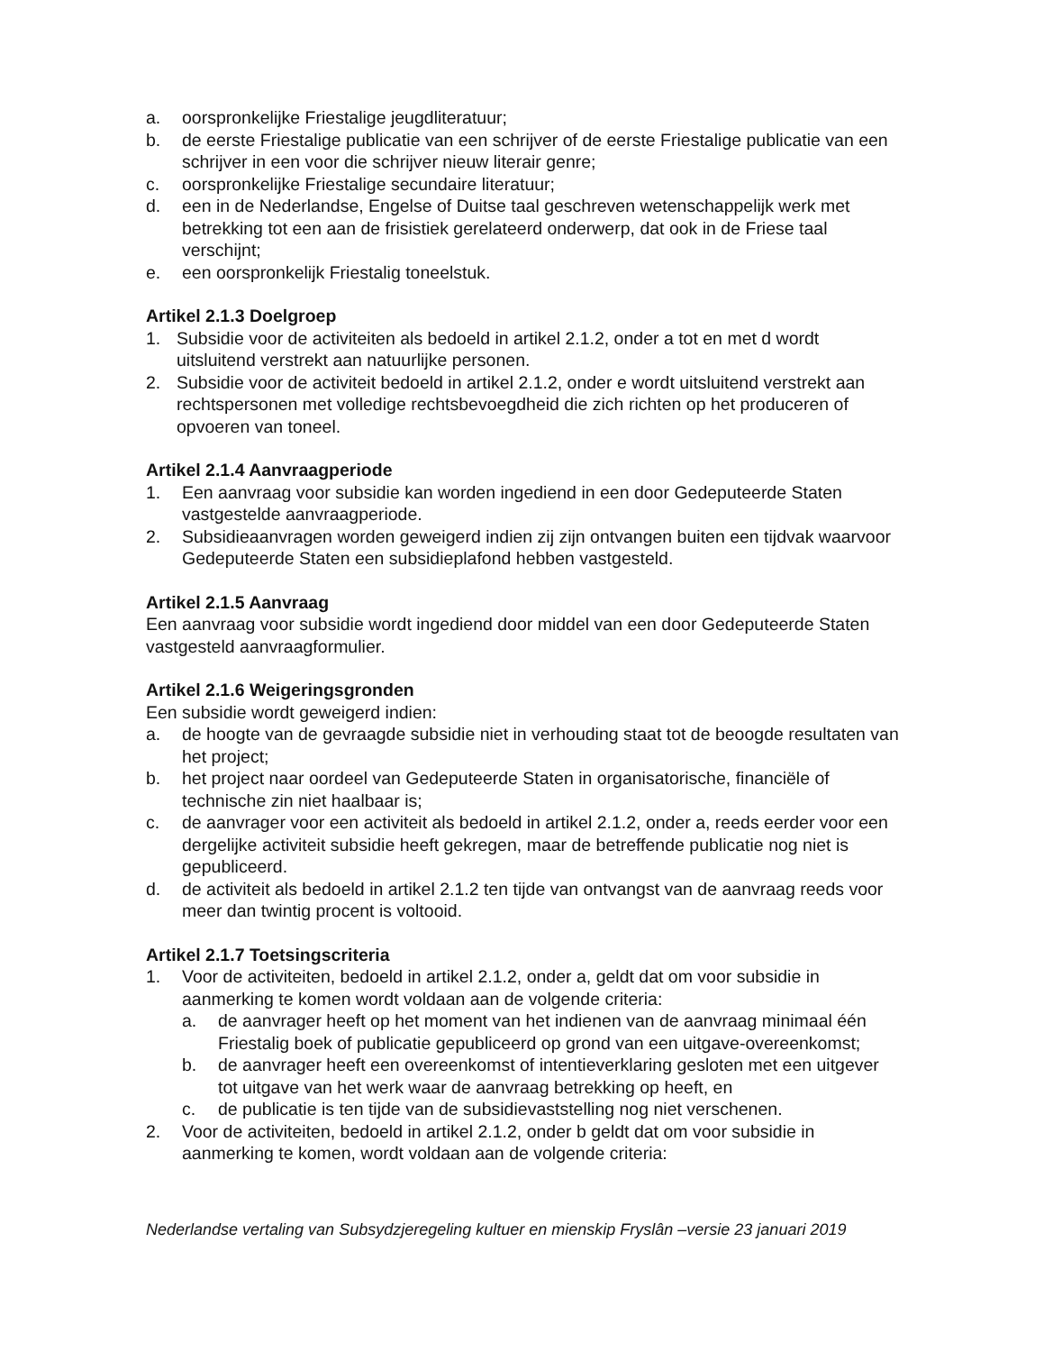a. oorspronkelijke Friestalige jeugdliteratuur;
b. de eerste Friestalige publicatie van een schrijver of de eerste Friestalige publicatie van een schrijver in een voor die schrijver nieuw literair genre;
c. oorspronkelijke Friestalige secundaire literatuur;
d. een in de Nederlandse, Engelse of Duitse taal geschreven wetenschappelijk werk met betrekking tot een aan de frisistiek gerelateerd onderwerp, dat ook in de Friese taal verschijnt;
e. een oorspronkelijk Friestalig toneelstuk.
Artikel 2.1.3 Doelgroep
1. Subsidie voor de activiteiten als bedoeld in artikel 2.1.2, onder a tot en met d wordt uitsluitend verstrekt aan natuurlijke personen.
2. Subsidie voor de activiteit bedoeld in artikel 2.1.2, onder e wordt uitsluitend verstrekt aan rechtspersonen met volledige rechtsbevoegdheid die zich richten op het produceren of opvoeren van toneel.
Artikel 2.1.4 Aanvraagperiode
1. Een aanvraag voor subsidie kan worden ingediend in een door Gedeputeerde Staten vastgestelde aanvraagperiode.
2. Subsidieaanvragen worden geweigerd indien zij zijn ontvangen buiten een tijdvak waarvoor Gedeputeerde Staten een subsidieplafond hebben vastgesteld.
Artikel 2.1.5 Aanvraag
Een aanvraag voor subsidie wordt ingediend door middel van een door Gedeputeerde Staten vastgesteld aanvraagformulier.
Artikel 2.1.6 Weigeringsgronden
Een subsidie wordt geweigerd indien:
a. de hoogte van de gevraagde subsidie niet in verhouding staat tot de beoogde resultaten van het project;
b. het project naar oordeel van Gedeputeerde Staten in organisatorische, financiële of technische zin niet haalbaar is;
c. de aanvrager voor een activiteit als bedoeld in artikel 2.1.2, onder a, reeds eerder voor een dergelijke activiteit subsidie heeft gekregen, maar de betreffende publicatie nog niet is gepubliceerd.
d. de activiteit als bedoeld in artikel 2.1.2 ten tijde van ontvangst van de aanvraag reeds voor meer dan twintig procent is voltooid.
Artikel 2.1.7 Toetsingscriteria
1. Voor de activiteiten, bedoeld in artikel 2.1.2, onder a, geldt dat om voor subsidie in aanmerking te komen wordt voldaan aan de volgende criteria:
a. de aanvrager heeft op het moment van het indienen van de aanvraag minimaal één Friestalig boek of publicatie gepubliceerd op grond van een uitgave-overeenkomst;
b. de aanvrager heeft een overeenkomst of intentieverklaring gesloten met een uitgever tot uitgave van het werk waar de aanvraag betrekking op heeft, en
c. de publicatie is ten tijde van de subsidievaststelling nog niet verschenen.
2. Voor de activiteiten, bedoeld in artikel 2.1.2, onder b geldt dat om voor subsidie in aanmerking te komen, wordt voldaan aan de volgende criteria:
Nederlandse vertaling van Subsydzjeregeling kultuer en mienskip Fryslân –versie 23 januari 2019